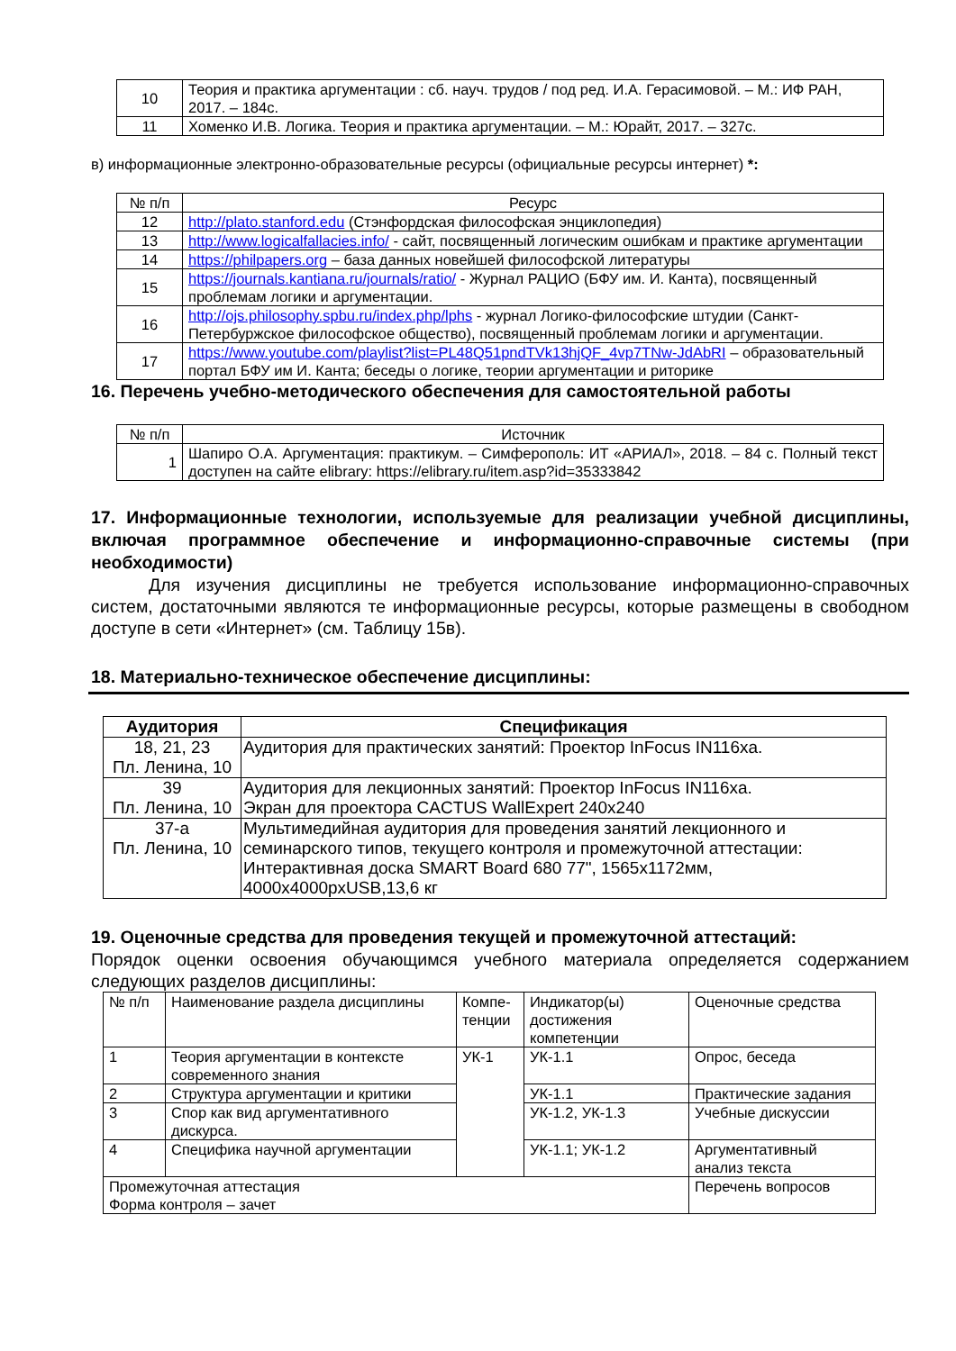| 10 | Теория и практика аргументации : сб. науч. трудов / под ред. И.А. Герасимовой. – М.: ИФ РАН, 2017. – 184с. |
| 11 | Хоменко И.В. Логика. Теория и практика аргументации. – М.: Юрайт, 2017. – 327с. |
в) информационные электронно-образовательные ресурсы (официальные ресурсы интернет) *:
| № п/п | Ресурс |
| --- | --- |
| 12 | http://plato.stanford.edu (Стэнфордская философская энциклопедия) |
| 13 | http://www.logicalfallacies.info/ - сайт, посвященный логическим ошибкам и практике аргументации |
| 14 | https://philpapers.org – база данных новейшей философской литературы |
| 15 | https://journals.kantiana.ru/journals/ratio/ - Журнал РАЦИО (БФУ им. И. Канта), посвященный проблемам логики и аргументации. |
| 16 | http://ojs.philosophy.spbu.ru/index.php/lphs - журнал Логико-философские штудии (Санкт-Петербуржское философское общество), посвященный проблемам логики и аргументации. |
| 17 | https://www.youtube.com/playlist?list=PL48Q51pndTVk13hjQF_4vp7TNw-JdAbRI – образовательный портал БФУ им И. Канта; беседы о логике, теории аргументации и риторике |
16. Перечень учебно-методического обеспечения для самостоятельной работы
| № п/п | Источник |
| --- | --- |
| 1 | Шапиро О.А. Аргументация: практикум. – Симферополь: ИТ «АРИАЛ», 2018. – 84 с. Полный текст доступен на сайте elibrary: https://elibrary.ru/item.asp?id=35333842 |
17. Информационные технологии, используемые для реализации учебной дисциплины, включая программное обеспечение и информационно-справочные системы (при необходимости)
Для изучения дисциплины не требуется использование информационно-справочных систем, достаточными являются те информационные ресурсы, которые размещены в свободном доступе в сети «Интернет» (см. Таблицу 15в).
18. Материально-техническое обеспечение дисциплины:
| Аудитория | Специфика­ция |
| --- | --- |
| 18, 21, 23 Пл. Ленина, 10 | Аудитория для практических занятий: Проектор InFocus IN116xa. |
| 39 Пл. Ленина, 10 | Аудитория для лекционных занятий: Проектор InFocus IN116xa. Экран для проектора CACTUS WallExpert 240x240 |
| 37-а Пл. Ленина, 10 | Мультимедийная аудитория для проведения занятий лекционного и семинарского типов, текущего контроля и промежуточной аттестации: Интерактивная доска SMART Board 680 77", 1565х1172мм, 4000х4000pxUSB,13,6 кг |
19. Оценочные средства для проведения текущей и промежуточной аттестаций:
Порядок оценки освоения обучающимся учебного материала определяется содержанием следующих разделов дисциплины:
| № п/п | Наименование раздела дисциплины | Компе­тен­ции | Индикатор(ы) достижения компетенции | Оценочные средства |
| 1 | Теория аргументации в контексте современного знания | УК-1 | УК-1.1 | Опрос, беседа |
| 2 | Структура аргументации и критики | | УК-1.1 | Практические задания |
| 3 | Спор как вид аргументативного дискурса. | | УК-1.2, УК-1.3 | Учебные дискуссии |
| 4 | Специфика научной аргументации | | УК-1.1; УК-1.2 | Аргументативный анализ текста |
| Промежуточная аттестация Форма контроля – зачет | | | | Перечень вопросов |